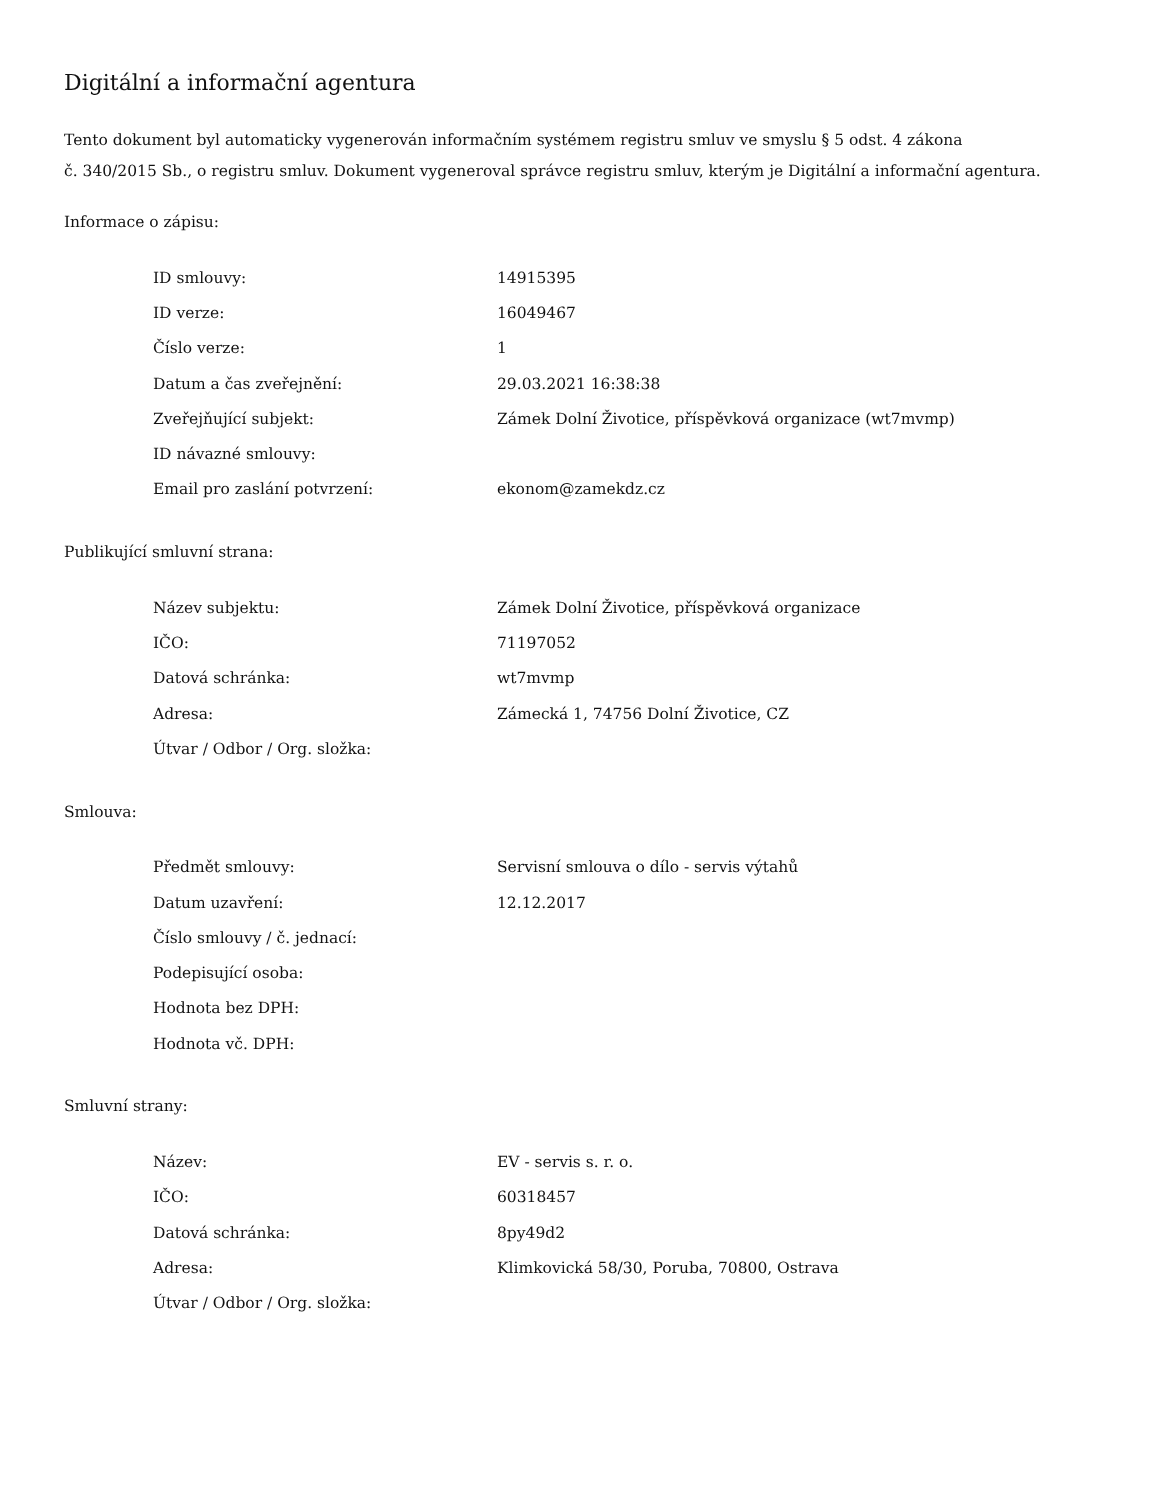Digitální a informační agentura
Tento dokument byl automaticky vygenerován informačním systémem registru smluv ve smyslu § 5 odst. 4 zákona
č. 340/2015 Sb., o registru smluv. Dokument vygeneroval správce registru smluv, kterým je Digitální a informační agentura.
Informace o zápisu:
| ID smlouvy: | 14915395 |
| ID verze: | 16049467 |
| Číslo verze: | 1 |
| Datum a čas zveřejnění: | 29.03.2021 16:38:38 |
| Zveřejňující subjekt: | Zámek Dolní Životice, příspěvková organizace (wt7mvmp) |
| ID návazné smlouvy: | |
| Email pro zaslání potvrzení: | ekonom@zamekdz.cz |
Publikující smluvní strana:
| Název subjektu: | Zámek Dolní Životice, příspěvková organizace |
| IČO: | 71197052 |
| Datová schránka: | wt7mvmp |
| Adresa: | Zámecká 1, 74756 Dolní Životice, CZ |
| Útvar / Odbor / Org. složka: | |
Smlouva:
| Předmět smlouvy: | Servisní smlouva o dílo - servis výtahů |
| Datum uzavření: | 12.12.2017 |
| Číslo smlouvy / č. jednací: | |
| Podepisující osoba: | |
| Hodnota bez DPH: | |
| Hodnota vč. DPH: | |
Smluvní strany:
| Název: | EV - servis s. r. o. |
| IČO: | 60318457 |
| Datová schránka: | 8py49d2 |
| Adresa: | Klimkovická 58/30, Poruba, 70800, Ostrava |
| Útvar / Odbor / Org. složka: | |